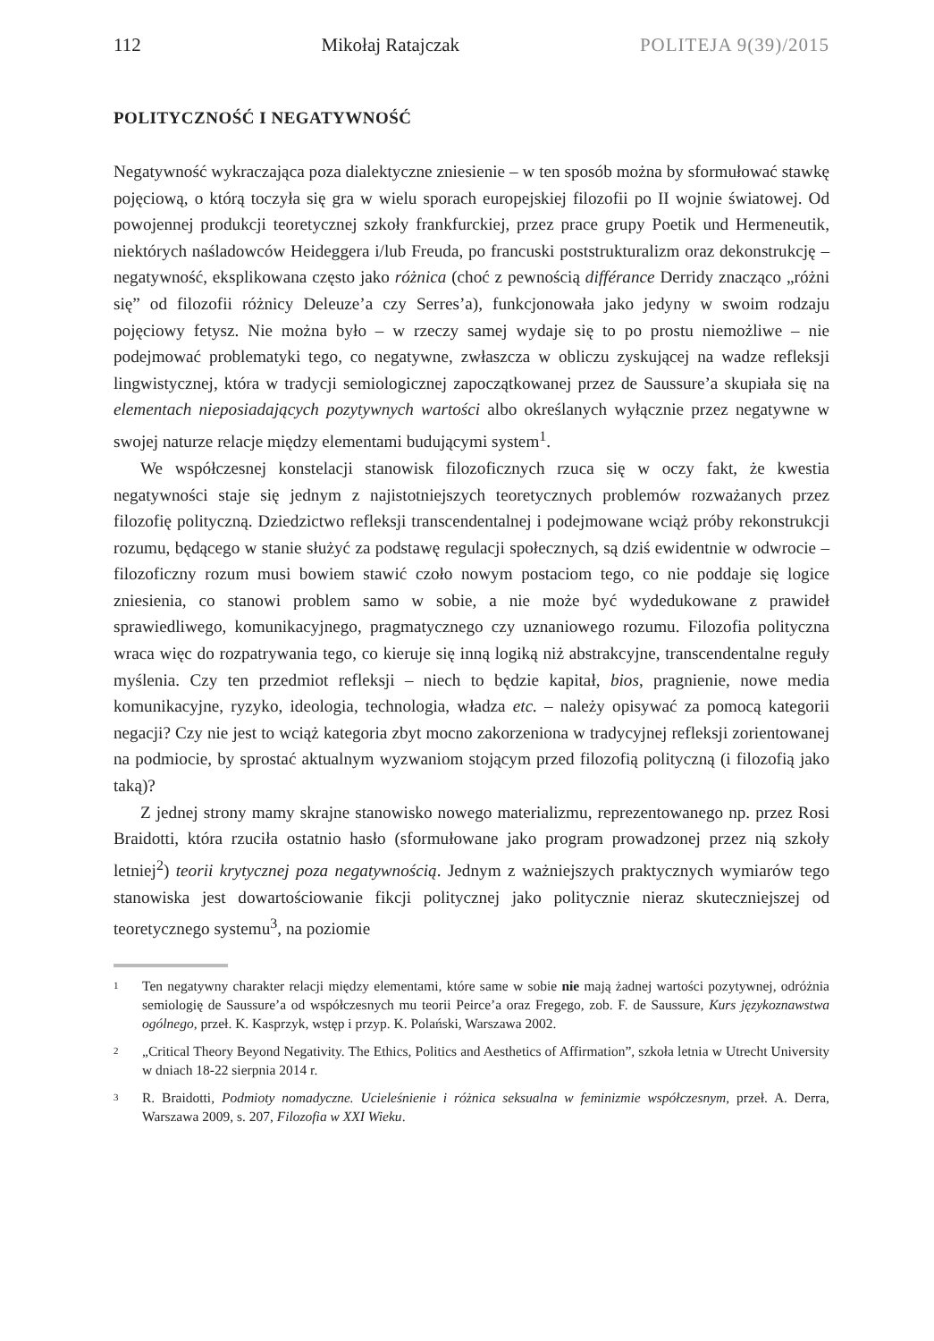112 Mikołaj Ratajczak POLITEJA 9(39)/2015
POLITYCZNOŚĆ I NEGATYWNOŚĆ
Negatywność wykraczająca poza dialektyczne zniesienie – w ten sposób można by sformułować stawkę pojęciową, o którą toczyła się gra w wielu sporach europejskiej filozofii po II wojnie światowej. Od powojennej produkcji teoretycznej szkoły frankfurckiej, przez prace grupy Poetik und Hermeneutik, niektórych naśladowców Heideggera i/lub Freuda, po francuski poststrukturalizm oraz dekonstrukcję – negatywność, eksplikowana często jako różnica (choć z pewnością différance Derridy znacząco „różni się” od filozofii różnicy Deleuze’a czy Serres’a), funkcjonowała jako jedyny w swoim rodzaju pojęciowy fetysz. Nie można było – w rzeczy samej wydaje się to po prostu niemożliwe – nie podejmować problematyki tego, co negatywne, zwłaszcza w obliczu zyskującej na wadze refleksji lingwistycznej, która w tradycji semiologicznej zapoczątkowanej przez de Saussure’a skupiała się na elementach nieposiadających pozytywnych wartości albo określanych wyłącznie przez negatywne w swojej naturze relacje między elementami budującymi system<sup>1</sup>.
We współczesnej konstelacji stanowisk filozoficznych rzuca się w oczy fakt, że kwestia negatywności staje się jednym z najistotniejszych teoretycznych problemów rozważanych przez filozofię polityczną. Dziedzictwo refleksji transcendentalnej i podejmowane wciąż próby rekonstrukcji rozumu, będącego w stanie służyć za podstawę regulacji społecznych, są dziś ewidentnie w odwrocie – filozoficzny rozum musi bowiem stawić czoło nowym postaciom tego, co nie poddaje się logice zniesienia, co stanowi problem samo w sobie, a nie może być wydedukowane z prawideł sprawiedliwego, komunikacyjnego, pragmatycznego czy uznaniowego rozumu. Filozofia polityczna wraca więc do rozpatrywania tego, co kieruje się inną logiką niż abstrakcyjne, transcendentalne reguły myślenia. Czy ten przedmiot refleksji – niech to będzie kapitał, bios, pragnienie, nowe media komunikacyjne, ryzyko, ideologia, technologia, władza etc. – należy opisywać za pomocą kategorii negacji? Czy nie jest to wciąż kategoria zbyt mocno zakorzeniona w tradycyjnej refleksji zorientowanej na podmiocie, by sprostać aktualnym wyzwaniom stojącym przed filozofią polityczną (i filozofią jako taką)?
Z jednej strony mamy skrajne stanowisko nowego materializmu, reprezentowanego np. przez Rosi Braidotti, która rzuciła ostatnio hasło (sformułowane jako program prowadzonej przez nią szkoły letniej<sup>2</sup>) teorii krytycznej poza negatywnością. Jednym z ważniejszych praktycznych wymiarów tego stanowiska jest dowartościowanie fikcji politycznej jako politycznie nieraz skuteczniejszej od teoretycznego systemu<sup>3</sup>, na poziomie
1 Ten negatywny charakter relacji między elementami, które same w sobie nie mają żadnej wartości pozytywnej, odróżnia semiologię de Saussure’a od współczesnych mu teorii Peirce’a oraz Fregego, zob. F. de Saussure, Kurs językoznawstwa ogólnego, przeł. K. Kasprzyk, wstęp i przyp. K. Polański, Warszawa 2002.
2 „Critical Theory Beyond Negativity. The Ethics, Politics and Aesthetics of Affirmation”, szkoła letnia w Utrecht University w dniach 18-22 sierpnia 2014 r.
3 R. Braidotti, Podmioty nomadyczne. Ucieleśnienie i różnica seksualna w feminizmie współczesnym, przeł. A. Derra, Warszawa 2009, s. 207, Filozofia w XXI Wieku.